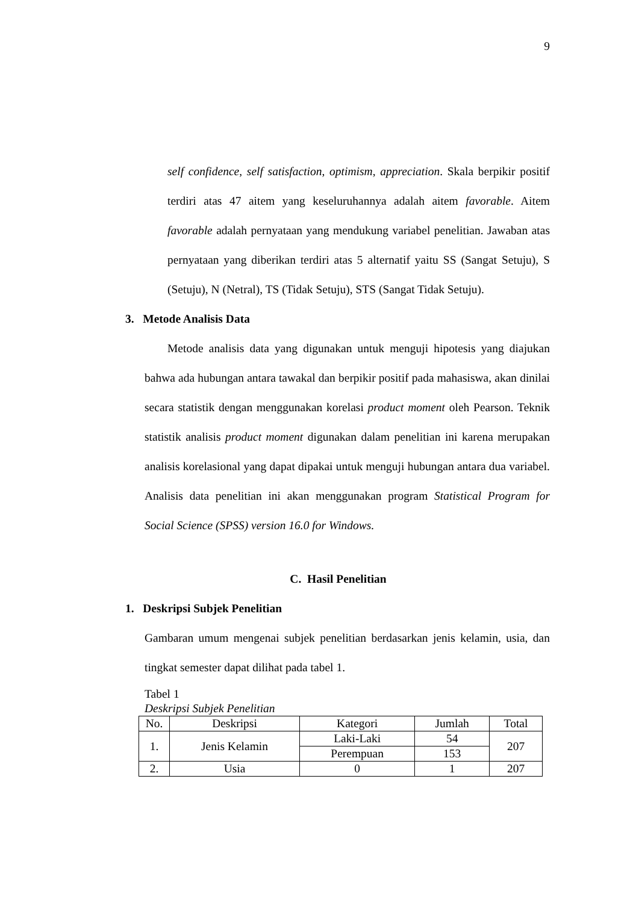9
self confidence, self satisfaction, optimism, appreciation. Skala berpikir positif terdiri atas 47 aitem yang keseluruhannya adalah aitem favorable. Aitem favorable adalah pernyataan yang mendukung variabel penelitian. Jawaban atas pernyataan yang diberikan terdiri atas 5 alternatif yaitu SS (Sangat Setuju), S (Setuju), N (Netral), TS (Tidak Setuju), STS (Sangat Tidak Setuju).
3. Metode Analisis Data
Metode analisis data yang digunakan untuk menguji hipotesis yang diajukan bahwa ada hubungan antara tawakal dan berpikir positif pada mahasiswa, akan dinilai secara statistik dengan menggunakan korelasi product moment oleh Pearson. Teknik statistik analisis product moment digunakan dalam penelitian ini karena merupakan analisis korelasional yang dapat dipakai untuk menguji hubungan antara dua variabel. Analisis data penelitian ini akan menggunakan program Statistical Program for Social Science (SPSS) version 16.0 for Windows.
C. Hasil Penelitian
1. Deskripsi Subjek Penelitian
Gambaran umum mengenai subjek penelitian berdasarkan jenis kelamin, usia, dan tingkat semester dapat dilihat pada tabel 1.
Tabel 1
Deskripsi Subjek Penelitian
| No. | Deskripsi | Kategori | Jumlah | Total |
| --- | --- | --- | --- | --- |
| 1. | Jenis Kelamin | Laki-Laki | 54 | 207 |
| | | Perempuan | 153 | |
| 2. | Usia | 0 | 1 | 207 |